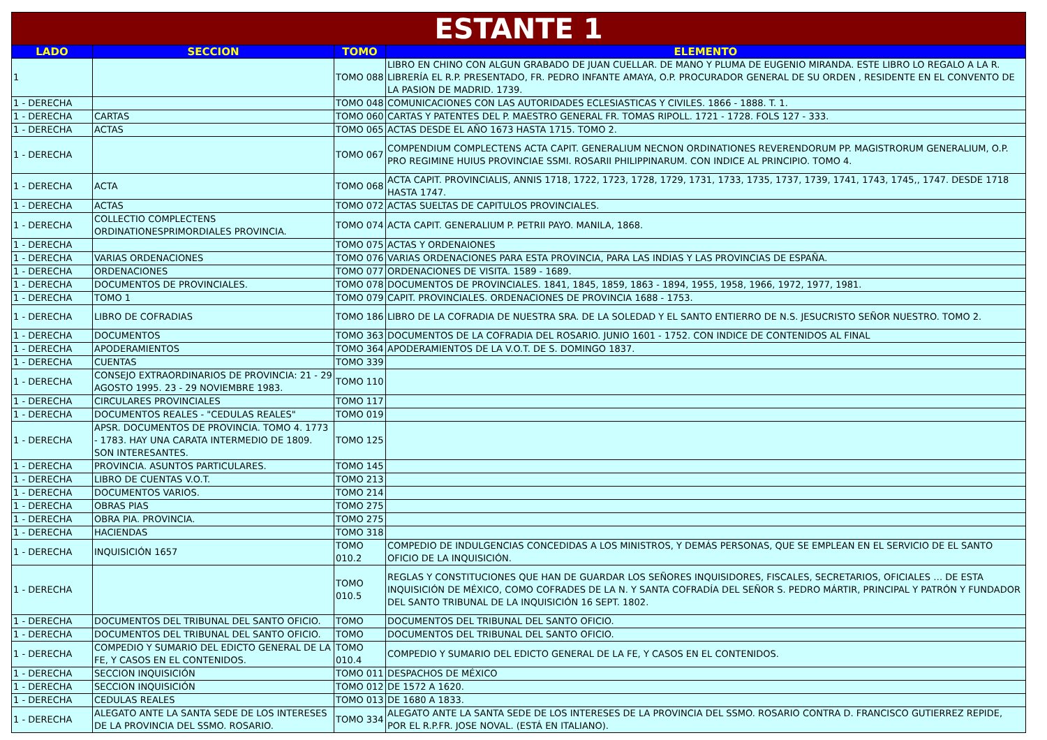| ESTANTE 1 | | | |
| --- | --- | --- | --- |
| LADO | SECCION | TOMO | ELEMENTO |
| 1 | | TOMO 088 | LIBRO EN CHINO CON ALGUN GRABADO DE JUAN CUELLAR. DE MANO Y PLUMA DE EUGENIO MIRANDA. ESTE LIBRO LO REGALO A LA R. LIBRERÍA EL R.P. PRESENTADO, FR. PEDRO INFANTE AMAYA, O.P. PROCURADOR GENERAL DE SU ORDEN , RESIDENTE EN EL CONVENTO DE LA PASION DE MADRID. 1739. |
| 1 - DERECHA | | TOMO 048 | COMUNICACIONES CON LAS AUTORIDADES ECLESIASTICAS Y CIVILES. 1866 - 1888. T. 1. |
| 1 - DERECHA | CARTAS | TOMO 060 | CARTAS Y PATENTES DEL P. MAESTRO GENERAL FR. TOMAS RIPOLL. 1721 - 1728. FOLS 127 - 333. |
| 1 - DERECHA | ACTAS | TOMO 065 | ACTAS DESDE EL AÑO 1673 HASTA 1715. TOMO 2. |
| 1 - DERECHA | | TOMO 067 | COMPENDIUM COMPLECTENS ACTA CAPIT. GENERALIUM NECNON ORDINATIONES REVERENDORUM PP. MAGISTRORUM GENERALIUM, O.P. PRO REGIMINE HUIUS PROVINCIAE SSMI. ROSARII PHILIPPINARUM. CON INDICE AL PRINCIPIO. TOMO 4. |
| 1 - DERECHA | ACTA | TOMO 068 | ACTA CAPIT. PROVINCIALIS, ANNIS 1718, 1722, 1723, 1728, 1729, 1731, 1733, 1735, 1737, 1739, 1741, 1743, 1745,, 1747. DESDE 1718 HASTA 1747. |
| 1 - DERECHA | ACTAS | TOMO 072 | ACTAS SUELTAS DE CAPITULOS PROVINCIALES. |
| 1 - DERECHA | COLLECTIO COMPLECTENS ORDINATIONESPRIMORDIALES PROVINCIA. | TOMO 074 | ACTA CAPIT. GENERALIUM P. PETRII PAYO. MANILA, 1868. |
| 1 - DERECHA | | TOMO 075 | ACTAS Y ORDENAIONES |
| 1 - DERECHA | VARIAS ORDENACIONES | TOMO 076 | VARIAS ORDENACIONES PARA ESTA PROVINCIA, PARA LAS INDIAS Y LAS PROVINCIAS DE ESPAÑA. |
| 1 - DERECHA | ORDENACIONES | TOMO 077 | ORDENACIONES DE VISITA. 1589 - 1689. |
| 1 - DERECHA | DOCUMENTOS DE PROVINCIALES. | TOMO 078 | DOCUMENTOS DE PROVINCIALES. 1841, 1845, 1859, 1863 - 1894, 1955, 1958, 1966, 1972, 1977, 1981. |
| 1 - DERECHA | TOMO 1 | TOMO 079 | CAPIT. PROVINCIALES. ORDENACIONES DE PROVINCIA 1688 - 1753. |
| 1 - DERECHA | LIBRO DE COFRADIAS | TOMO 186 | LIBRO DE LA COFRADIA DE NUESTRA SRA. DE LA SOLEDAD Y EL SANTO ENTIERRO DE N.S. JESUCRISTO SEÑOR NUESTRO. TOMO 2. |
| 1 - DERECHA | DOCUMENTOS | TOMO 363 | DOCUMENTOS DE LA COFRADIA DEL ROSARIO. JUNIO 1601 - 1752. CON INDICE DE CONTENIDOS AL FINAL |
| 1 - DERECHA | APODERAMIENTOS | TOMO 364 | APODERAMIENTOS DE LA V.O.T. DE S. DOMINGO 1837. |
| 1 - DERECHA | CUENTAS | TOMO 339 | |
| 1 - DERECHA | CONSEJO EXTRAORDINARIOS DE PROVINCIA: 21 - 29 AGOSTO 1995. 23 - 29 NOVIEMBRE 1983. | TOMO 110 | |
| 1 - DERECHA | CIRCULARES PROVINCIALES | TOMO 117 | |
| 1 - DERECHA | DOCUMENTOS REALES - "CEDULAS REALES" | TOMO 019 | |
| 1 - DERECHA | APSR. DOCUMENTOS DE PROVINCIA. TOMO 4. 1773 - 1783. HAY UNA CARATA INTERMEDIO DE 1809. SON INTERESANTES. | TOMO 125 | |
| 1 - DERECHA | PROVINCIA. ASUNTOS PARTICULARES. | TOMO 145 | |
| 1 - DERECHA | LIBRO DE CUENTAS V.O.T. | TOMO 213 | |
| 1 - DERECHA | DOCUMENTOS VARIOS. | TOMO 214 | |
| 1 - DERECHA | OBRAS PIAS | TOMO 275 | |
| 1 - DERECHA | OBRA PIA. PROVINCIA. | TOMO 275 | |
| 1 - DERECHA | HACIENDAS | TOMO 318 | |
| 1 - DERECHA | INQUISICIÓN 1657 | TOMO 010.2 | COMPEDIO DE INDULGENCIAS CONCEDIDAS A LOS MINISTROS, Y DEMÁS PERSONAS, QUE SE EMPLEAN EN EL SERVICIO DE EL SANTO OFICIO DE LA INQUISICIÓN. |
| 1 - DERECHA | | TOMO 010.5 | REGLAS Y CONSTITUCIONES QUE HAN DE GUARDAR LOS SEÑORES INQUISIDORES, FISCALES, SECRETARIOS, OFICIALES … DE ESTA INQUISICIÓN DE MÉXICO, COMO COFRADES DE LA N. Y SANTA COFRADÍA DEL SEÑOR S. PEDRO MÁRTIR, PRINCIPAL Y PATRÓN Y FUNDADOR DEL SANTO TRIBUNAL DE LA INQUISICIÓN 16 SEPT. 1802. |
| 1 - DERECHA | DOCUMENTOS DEL TRIBUNAL DEL SANTO OFICIO. | TOMO | DOCUMENTOS DEL TRIBUNAL DEL SANTO OFICIO. |
| 1 - DERECHA | DOCUMENTOS DEL TRIBUNAL DEL SANTO OFICIO. | TOMO | DOCUMENTOS DEL TRIBUNAL DEL SANTO OFICIO. |
| 1 - DERECHA | COMPEDIO Y SUMARIO DEL EDICTO GENERAL DE LA FE, Y CASOS EN EL CONTENIDOS. | TOMO 010.4 | COMPEDIO Y SUMARIO DEL EDICTO GENERAL DE LA FE, Y CASOS EN EL CONTENIDOS. |
| 1 - DERECHA | SECCION INQUISICIÓN | TOMO 011 | DESPACHOS DE MÉXICO |
| 1 - DERECHA | SECCION INQUISICIÓN | TOMO 012 | DE 1572 A 1620. |
| 1 - DERECHA | CEDULAS REALES | TOMO 013 | DE 1680 A 1833. |
| 1 - DERECHA | ALEGATO ANTE LA SANTA SEDE DE LOS INTERESES DE LA PROVINCIA DEL SSMO. ROSARIO. | TOMO 334 | ALEGATO ANTE LA SANTA SEDE DE LOS INTERESES DE LA PROVINCIA DEL SSMO. ROSARIO CONTRA D. FRANCISCO GUTIERREZ REPIDE, POR EL R.P.FR. JOSE NOVAL. (ESTÁ EN ITALIANO). |